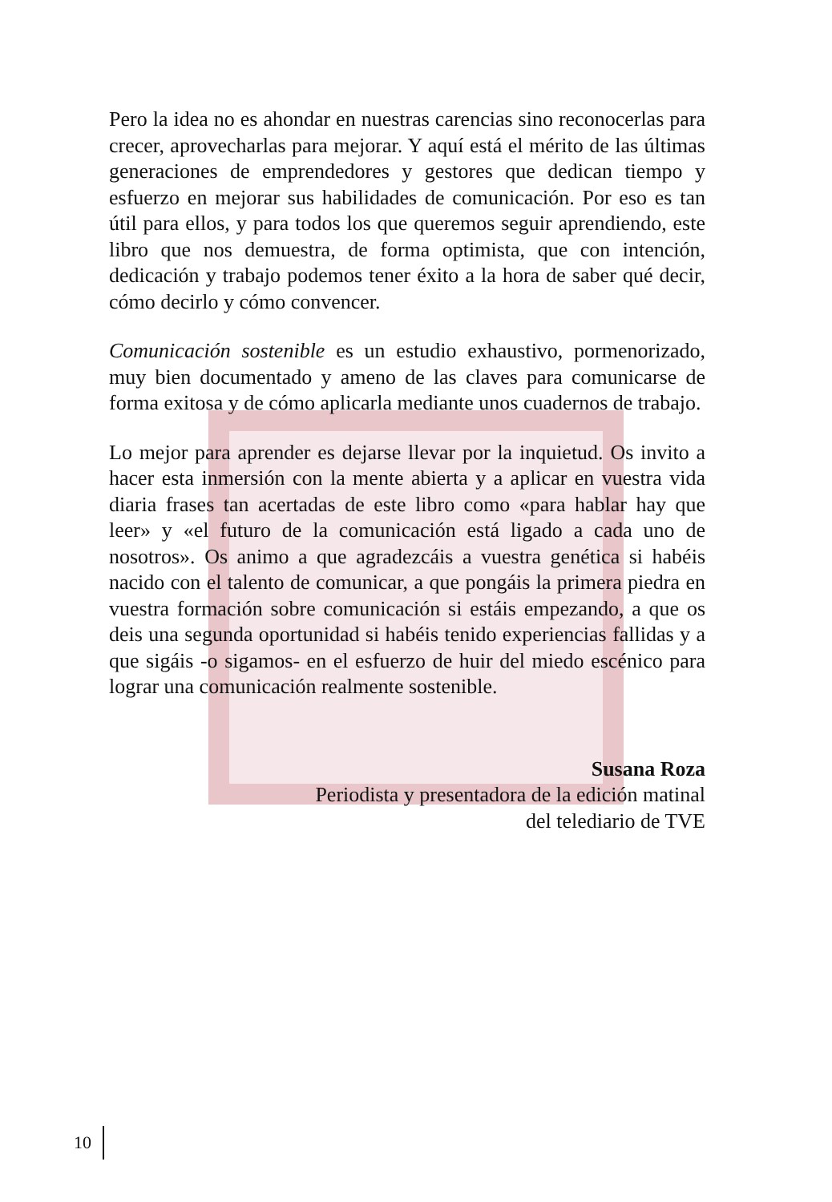Pero la idea no es ahondar en nuestras carencias sino reconocerlas para crecer, aprovecharlas para mejorar. Y aquí está el mérito de las últimas generaciones de emprendedores y gestores que dedican tiempo y esfuerzo en mejorar sus habilidades de comunicación. Por eso es tan útil para ellos, y para todos los que queremos seguir aprendiendo, este libro que nos demuestra, de forma optimista, que con intención, dedicación y trabajo podemos tener éxito a la hora de saber qué decir, cómo decirlo y cómo convencer.
Comunicación sostenible es un estudio exhaustivo, pormenorizado, muy bien documentado y ameno de las claves para comunicarse de forma exitosa y de cómo aplicarla mediante unos cuadernos de trabajo.
Lo mejor para aprender es dejarse llevar por la inquietud. Os invito a hacer esta inmersión con la mente abierta y a aplicar en vuestra vida diaria frases tan acertadas de este libro como «para hablar hay que leer» y «el futuro de la comunicación está ligado a cada uno de nosotros». Os animo a que agradezcáis a vuestra genética si habéis nacido con el talento de comunicar, a que pongáis la primera piedra en vuestra formación sobre comunicación si estáis empezando, a que os deis una segunda oportunidad si habéis tenido experiencias fallidas y a que sigáis -o sigamos- en el esfuerzo de huir del miedo escénico para lograr una comunicación realmente sostenible.
Susana Roza
Periodista y presentadora de la edición matinal
del telediario de TVE
10